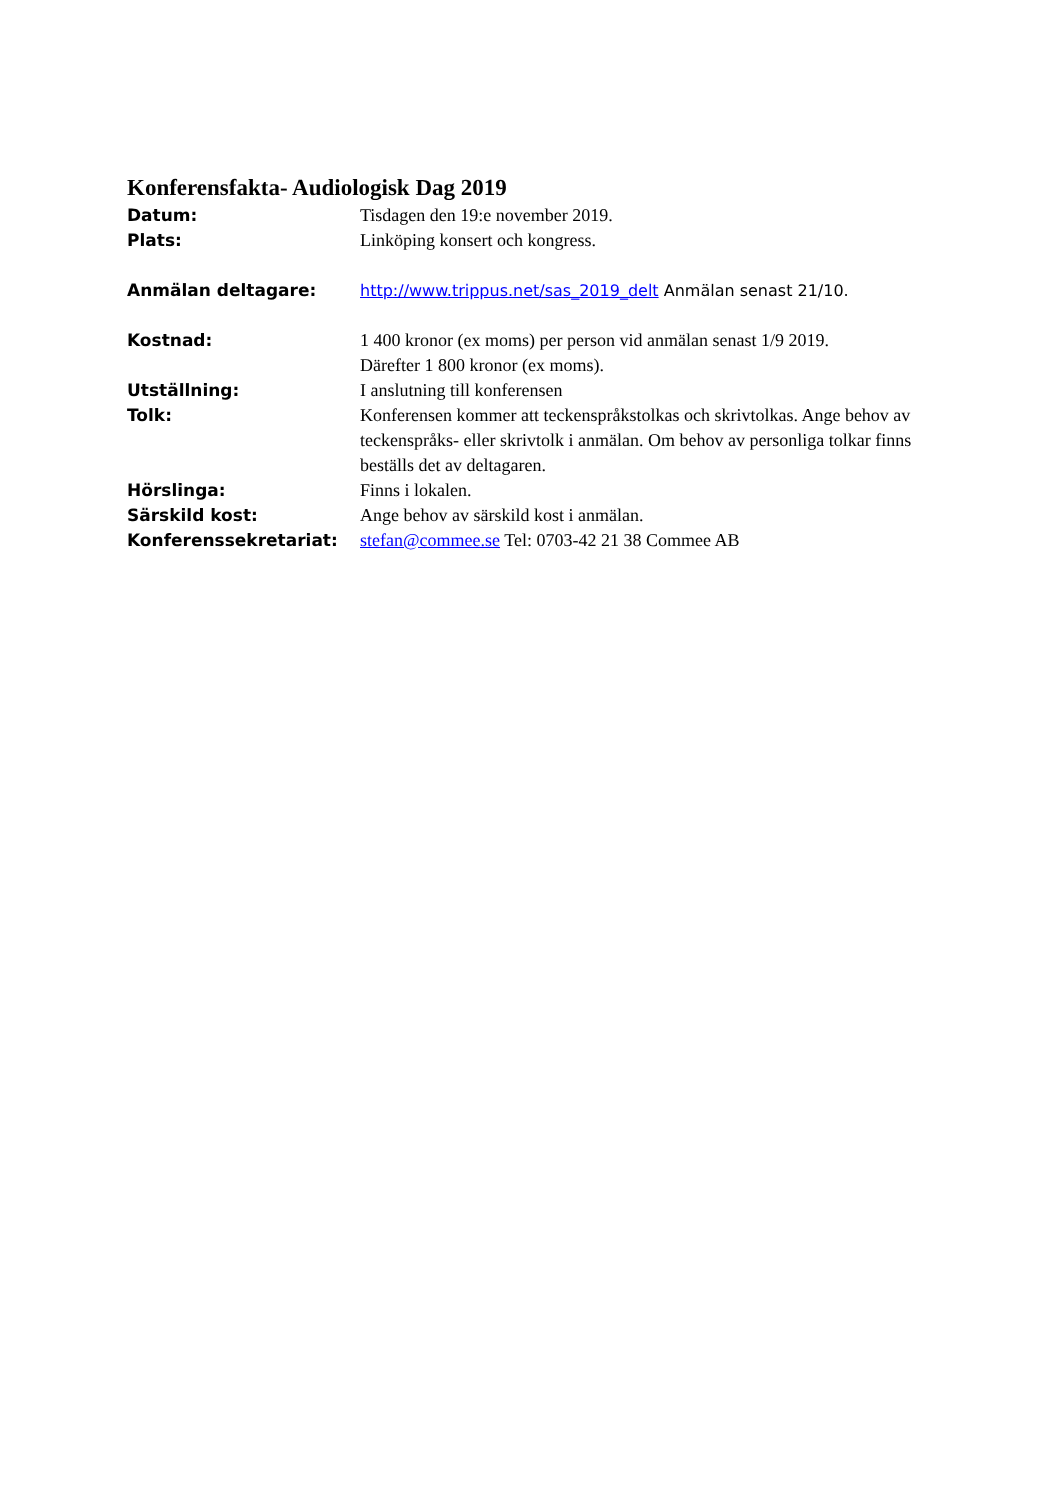Konferensfakta- Audiologisk Dag 2019
Datum: Tisdagen den 19:e november 2019.
Plats: Linköping konsert och kongress.
Anmälan deltagare: http://www.trippus.net/sas_2019_delt Anmälan senast 21/10.
Kostnad: 1 400 kronor (ex moms) per person vid anmälan senast 1/9 2019.
Därefter 1 800 kronor (ex moms).
Utställning: I anslutning till konferensen
Tolk: Konferensen kommer att teckenspråkstolkas och skrivtolkas. Ange behov av teckenspråks- eller skrivtolk i anmälan. Om behov av personliga tolkar finns beställs det av deltagaren.
Hörslinga: Finns i lokalen.
Särskild kost: Ange behov av särskild kost i anmälan.
Konferenssekretariat: stefan@commee.se Tel: 0703-42 21 38 Commee AB